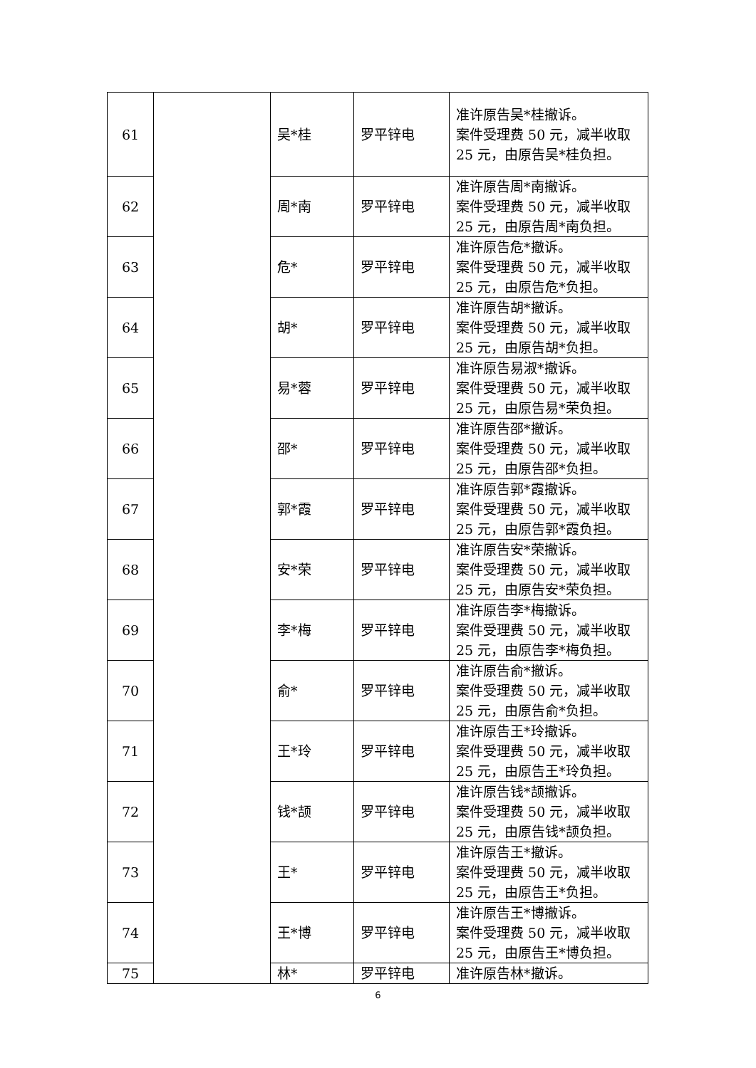| 61 | | 吴*桂 | 罗平锌电 | 准许原告吴*桂撤诉。 案件受理费 50 元，减半收取 25 元，由原告吴*桂负担。 |
| 62 | | 周*南 | 罗平锌电 | 准许原告周*南撤诉。 案件受理费 50 元，减半收取 25 元，由原告周*南负担。 |
| 63 | | 危* | 罗平锌电 | 准许原告危*撤诉。 案件受理费 50 元，减半收取 25 元，由原告危*负担。 |
| 64 | | 胡* | 罗平锌电 | 准许原告胡*撤诉。 案件受理费 50 元，减半收取 25 元，由原告胡*负担。 |
| 65 | | 易*蓉 | 罗平锌电 | 准许原告易淑*撤诉。 案件受理费 50 元，减半收取 25 元，由原告易*荣负担。 |
| 66 | | 邵* | 罗平锌电 | 准许原告邵*撤诉。 案件受理费 50 元，减半收取 25 元，由原告邵*负担。 |
| 67 | | 郭*霞 | 罗平锌电 | 准许原告郭*霞撤诉。 案件受理费 50 元，减半收取 25 元，由原告郭*霞负担。 |
| 68 | | 安*荣 | 罗平锌电 | 准许原告安*荣撤诉。 案件受理费 50 元，减半收取 25 元，由原告安*荣负担。 |
| 69 | | 李*梅 | 罗平锌电 | 准许原告李*梅撤诉。 案件受理费 50 元，减半收取 25 元，由原告李*梅负担。 |
| 70 | | 俞* | 罗平锌电 | 准许原告俞*撤诉。 案件受理费 50 元，减半收取 25 元，由原告俞*负担。 |
| 71 | | 王*玲 | 罗平锌电 | 准许原告王*玲撤诉。 案件受理费 50 元，减半收取 25 元，由原告王*玲负担。 |
| 72 | | 钱*颉 | 罗平锌电 | 准许原告钱*颉撤诉。 案件受理费 50 元，减半收取 25 元，由原告钱*颉负担。 |
| 73 | | 王* | 罗平锌电 | 准许原告王*撤诉。 案件受理费 50 元，减半收取 25 元，由原告王*负担。 |
| 74 | | 王*博 | 罗平锌电 | 准许原告王*博撤诉。 案件受理费 50 元，减半收取 25 元，由原告王*博负担。 |
| 75 | | 林* | 罗平锌电 | 准许原告林*撤诉。 |
6